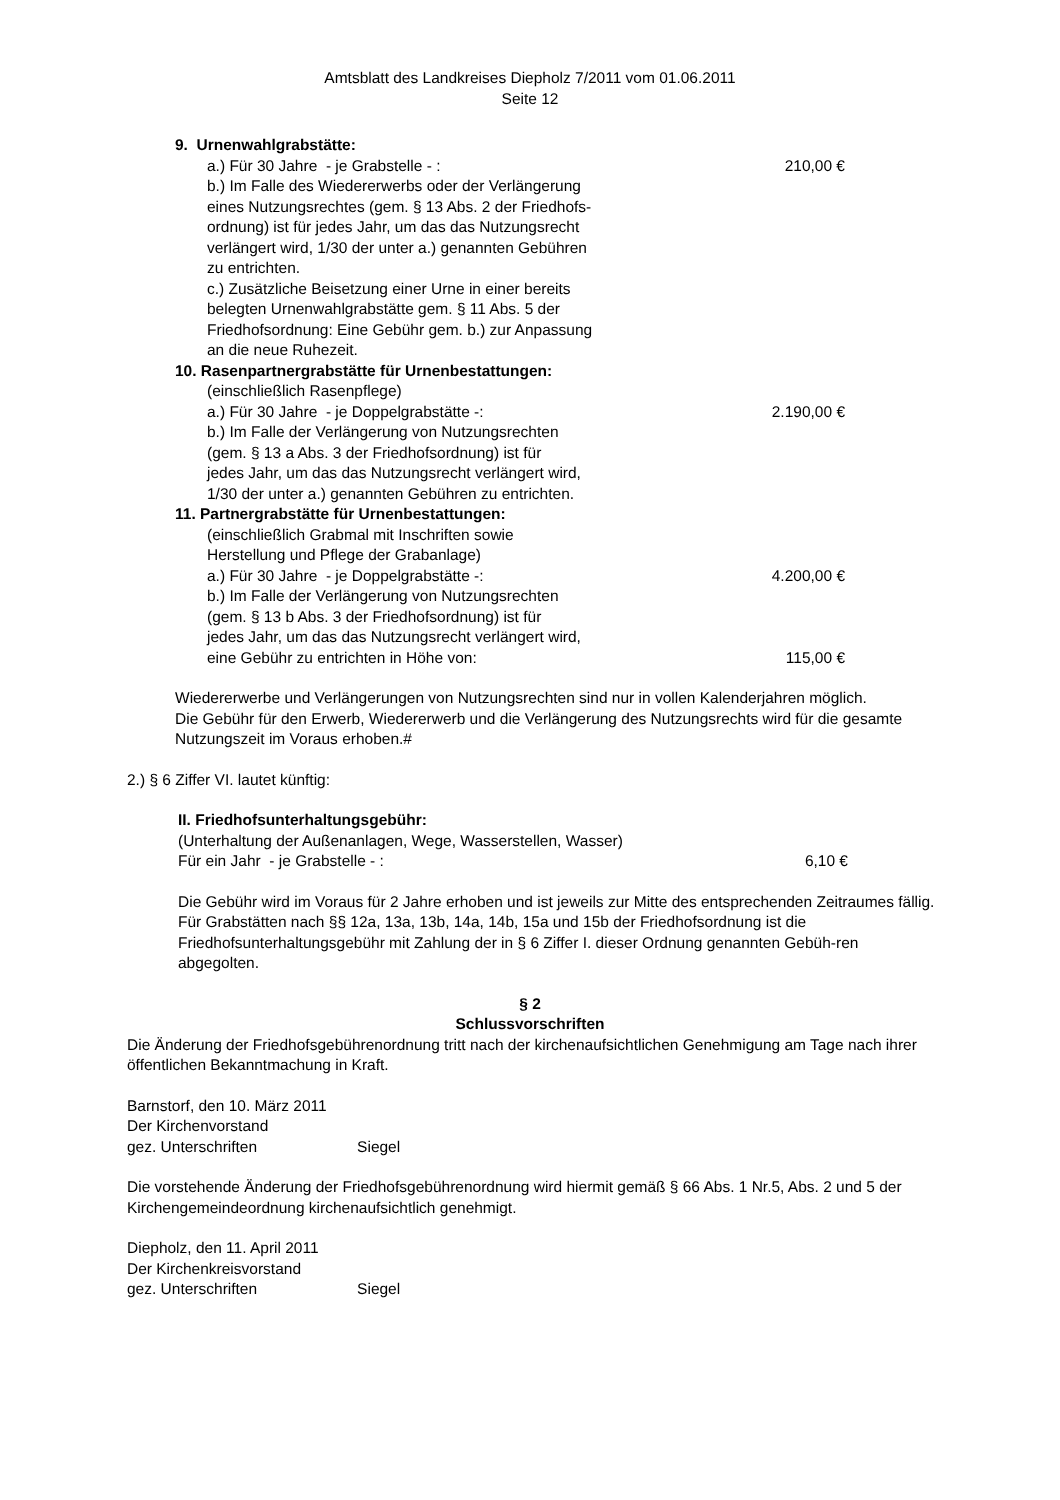Amtsblatt des Landkreises Diepholz 7/2011 vom 01.06.2011
Seite 12
9. Urnenwahlgrabstätte:
a.) Für 30 Jahre - je Grabstelle - : 210,00 €
b.) Im Falle des Wiedererwerbs oder der Verlängerung
eines Nutzungsrechtes (gem. § 13 Abs. 2 der Friedhofs-
ordnung) ist für jedes Jahr, um das das Nutzungsrecht
verlängert wird, 1/30 der unter a.) genannten Gebühren
zu entrichten.
c.) Zusätzliche Beisetzung einer Urne in einer bereits
belegten Urnenwahlgrabstätte gem. § 11 Abs. 5 der
Friedhofsordnung: Eine Gebühr gem. b.) zur Anpassung
an die neue Ruhezeit.
10. Rasenpartnergrabstätte für Urnenbestattungen:
(einschließlich Rasenpflege)
a.) Für 30 Jahre - je Doppelgrabstätte -: 2.190,00 €
b.) Im Falle der Verlängerung von Nutzungsrechten
(gem. § 13 a Abs. 3 der Friedhofsordnung) ist für
jedes Jahr, um das das Nutzungsrecht verlängert wird,
1/30 der unter a.) genannten Gebühren zu entrichten.
11. Partnergrabstätte für Urnenbestattungen:
(einschließlich Grabmal mit Inschriften sowie
Herstellung und Pflege der Grabanlage)
a.) Für 30 Jahre - je Doppelgrabstätte -: 4.200,00 €
b.) Im Falle der Verlängerung von Nutzungsrechten
(gem. § 13 b Abs. 3 der Friedhofsordnung) ist für
jedes Jahr, um das das Nutzungsrecht verlängert wird,
eine Gebühr zu entrichten in Höhe von: 115,00 €
Wiedererwerbe und Verlängerungen von Nutzungsrechten sind nur in vollen Kalenderjahren möglich.
Die Gebühr für den Erwerb, Wiedererwerb und die Verlängerung des Nutzungsrechts wird für die gesamte Nutzungszeit im Voraus erhoben.#
2.) § 6 Ziffer VI. lautet künftig:
II. Friedhofsunterhaltungsgebühr:
(Unterhaltung der Außenanlagen, Wege, Wasserstellen, Wasser)
Für ein Jahr - je Grabstelle - : 6,10 €
Die Gebühr wird im Voraus für 2 Jahre erhoben und ist jeweils zur Mitte des entsprechenden Zeitraumes fällig.
Für Grabstätten nach §§ 12a, 13a, 13b, 14a, 14b, 15a und 15b der Friedhofsordnung ist die Friedhofsunterhaltungsgebühr mit Zahlung der in § 6 Ziffer I. dieser Ordnung genannten Gebüh-ren abgegolten.
§ 2
Schlussvorschriften
Die Änderung der Friedhofsgebührenordnung tritt nach der kirchenaufsichtlichen Genehmigung am Tage nach ihrer öffentlichen Bekanntmachung in Kraft.
Barnstorf, den 10. März 2011
Der Kirchenvorstand
gez. Unterschriften Siegel
Die vorstehende Änderung der Friedhofsgebührenordnung wird hiermit gemäß § 66 Abs. 1 Nr.5, Abs. 2 und 5 der Kirchengemeindeordnung kirchenaufsichtlich genehmigt.
Diepholz, den 11. April 2011
Der Kirchenkreisvorstand
gez. Unterschriften Siegel